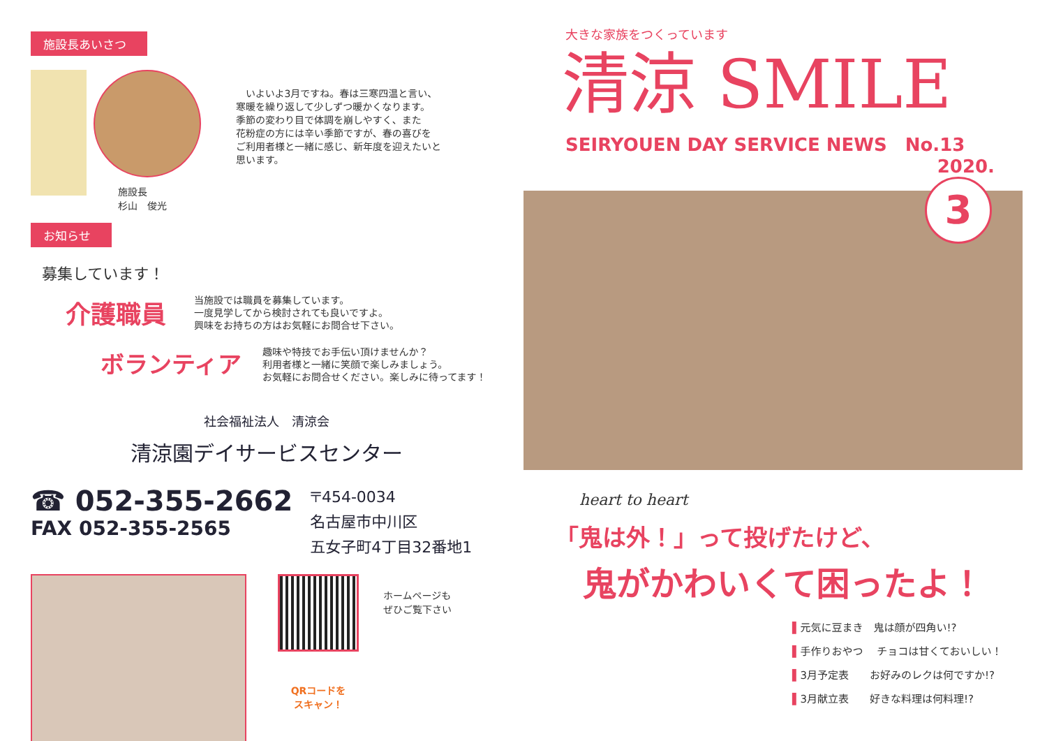施設長あいさつ
施設長
杉山　俊光
　いよいよ3月ですね。春は三寒四温と言い、
寒暖を繰り返して少しずつ暖かくなります。
季節の変わり目で体調を崩しやすく、また
花粉症の方には辛い季節ですが、春の喜びを
ご利用者様と一緒に感じ、新年度を迎えたいと
思います。
お知らせ
募集しています！
介護職員
当施設では職員を募集しています。
一度見学してから検討されても良いですよ。
興味をお持ちの方はお気軽にお問合せ下さい。
ボランティア
趣味や特技でお手伝い頂けませんか？
利用者様と一緒に笑顔で楽しみましょう。
お気軽にお問合せください。楽しみに待ってます！
社会福祉法人　清涼会
清涼園デイサービスセンター
☎ 052-355-2662
FAX 052-355-2565
〒454-0034
名古屋市中川区
五女子町4丁目32番地1
QRコードを
スキャン！
ホームページも
ぜひご覧下さい
大きな家族をつくっています
清涼 SMILE
SEIRYOUEN DAY SERVICE NEWS　No.13
2020.
3
heart to heart
「鬼は外！」って投げたけど、
鬼がかわいくて困ったよ！
▌元気に豆まき　鬼は顔が四角い!?
▌手作りおやつ　 チョコは甘くておいしい！
▌3月予定表　　お好みのレクは何ですか!?
▌3月献立表　　好きな料理は何料理!?